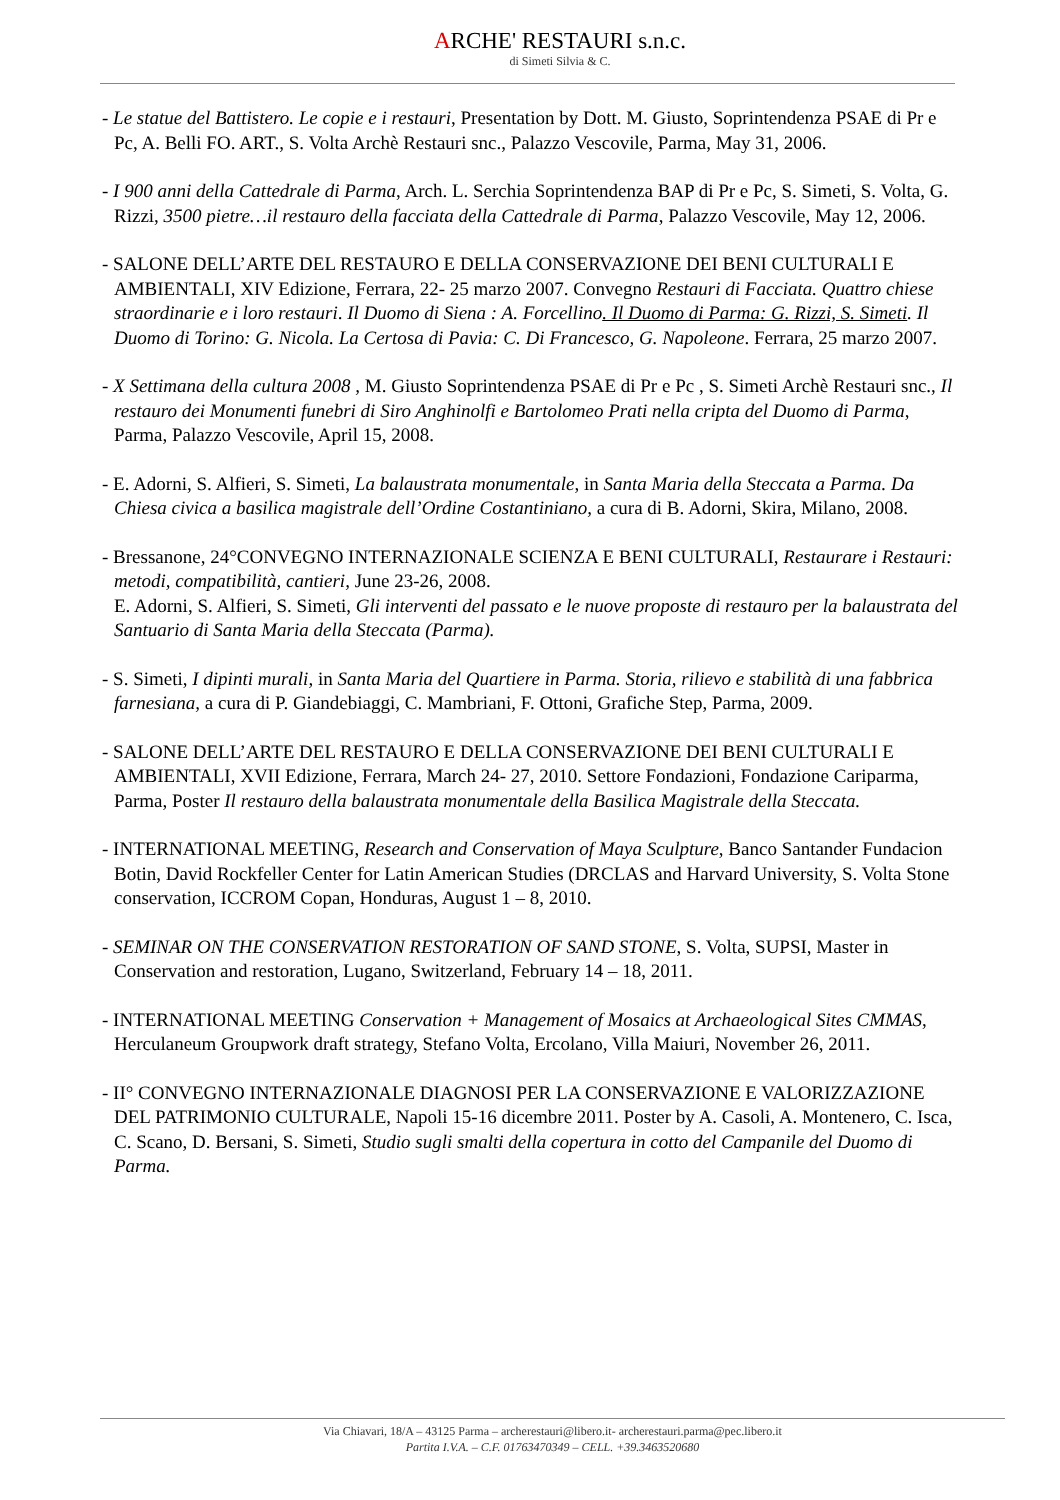ARCHE' RESTAURI s.n.c.
di Simeti Silvia & C.
- Le statue del Battistero. Le copie e i restauri, Presentation by Dott. M. Giusto, Soprintendenza PSAE di Pr e Pc, A. Belli FO. ART., S. Volta Archè Restauri snc., Palazzo Vescovile, Parma, May 31, 2006.
- I 900 anni della Cattedrale di Parma, Arch. L. Serchia Soprintendenza BAP di Pr e Pc, S. Simeti, S. Volta, G. Rizzi, 3500 pietre…il restauro della facciata della Cattedrale di Parma, Palazzo Vescovile, May 12, 2006.
- SALONE DELL’ARTE DEL RESTAURO E DELLA CONSERVAZIONE DEI BENI CULTURALI E AMBIENTALI, XIV Edizione, Ferrara, 22- 25 marzo 2007. Convegno Restauri di Facciata. Quattro chiese straordinarie e i loro restauri. Il Duomo di Siena : A. Forcellino. Il Duomo di Parma: G. Rizzi, S. Simeti. Il Duomo di Torino: G. Nicola. La Certosa di Pavia: C. Di Francesco, G. Napoleone. Ferrara, 25 marzo 2007.
- X Settimana della cultura 2008 , M. Giusto Soprintendenza PSAE di Pr e Pc , S. Simeti Archè Restauri snc., Il restauro dei Monumenti funebri di Siro Anghinolfi e Bartolomeo Prati nella cripta del Duomo di Parma, Parma, Palazzo Vescovile, April 15, 2008.
- E. Adorni, S. Alfieri, S. Simeti, La balaustrata monumentale, in Santa Maria della Steccata a Parma. Da Chiesa civica a basilica magistrale dell’Ordine Costantiniano, a cura di B. Adorni, Skira, Milano, 2008.
- Bressanone, 24°CONVEGNO INTERNAZIONALE SCIENZA E BENI CULTURALI, Restaurare i Restauri: metodi, compatibilità, cantieri, June 23-26, 2008.
E. Adorni, S. Alfieri, S. Simeti, Gli interventi del passato e le nuove proposte di restauro per la balaustrata del Santuario di Santa Maria della Steccata (Parma).
- S. Simeti, I dipinti murali, in Santa Maria del Quartiere in Parma. Storia, rilievo e stabilità di una fabbrica farnesiana, a cura di P. Giandebiaggi, C. Mambriani, F. Ottoni, Grafiche Step, Parma, 2009.
- SALONE DELL’ARTE DEL RESTAURO E DELLA CONSERVAZIONE DEI BENI CULTURALI E AMBIENTALI, XVII Edizione, Ferrara, March 24- 27, 2010. Settore Fondazioni, Fondazione Cariparma, Parma, Poster Il restauro della balaustrata monumentale della Basilica Magistrale della Steccata.
- INTERNATIONAL MEETING, Research and Conservation of Maya Sculpture, Banco Santander Fundacion Botin, David Rockfeller Center for Latin American Studies (DRCLAS and Harvard University, S. Volta Stone conservation, ICCROM Copan, Honduras, August 1 – 8, 2010.
- SEMINAR ON THE CONSERVATION RESTORATION OF SAND STONE, S. Volta, SUPSI, Master in Conservation and restoration, Lugano, Switzerland, February 14 – 18, 2011.
- INTERNATIONAL MEETING Conservation + Management of Mosaics at Archaeological Sites CMMAS, Herculaneum Groupwork draft strategy, Stefano Volta, Ercolano, Villa Maiuri, November 26, 2011.
- II° CONVEGNO INTERNAZIONALE DIAGNOSI PER LA CONSERVAZIONE E VALORIZZAZIONE DEL PATRIMONIO CULTURALE, Napoli 15-16 dicembre 2011. Poster by A. Casoli, A. Montenero, C. Isca, C. Scano, D. Bersani, S. Simeti, Studio sugli smalti della copertura in cotto del Campanile del Duomo di Parma.
Via Chiavari, 18/A – 43125 Parma – archerestauri@libero.it- archerestauri.parma@pec.libero.it
Partita I.V.A. – C.F. 01763470349 – CELL. +39.3463520680